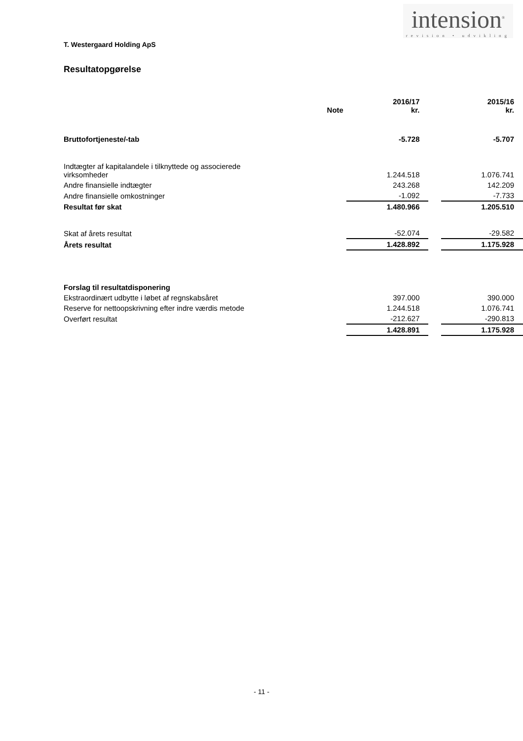intension<sup>®</sup>
revision • udvikling
T. Westergaard Holding ApS
Resultatopgørelse
| | Note | 2016/17 kr. | | 2015/16 kr. |
| --- | --- | --- | --- | --- |
| Bruttofortjeneste/-tab | | -5.728 | | -5.707 |
| Indtægter af kapitalandele i tilknyttede og associerede virksomheder | | 1.244.518 | | 1.076.741 |
| Andre finansielle indtægter | | 243.268 | | 142.209 |
| Andre finansielle omkostninger | | -1.092 | | -7.733 |
| Resultat før skat | | 1.480.966 | | 1.205.510 |
| Skat af årets resultat | | -52.074 | | -29.582 |
| Årets resultat | | 1.428.892 | | 1.175.928 |
| Forslag til resultatdisponering | | | | |
| Ekstraordinært udbytte i løbet af regnskabsåret | | 397.000 | | 390.000 |
| Reserve for nettoopskrivning efter indre værdis metode | | 1.244.518 | | 1.076.741 |
| Overført resultat | | -212.627 | | -290.813 |
| | | 1.428.891 | | 1.175.928 |
- 11 -